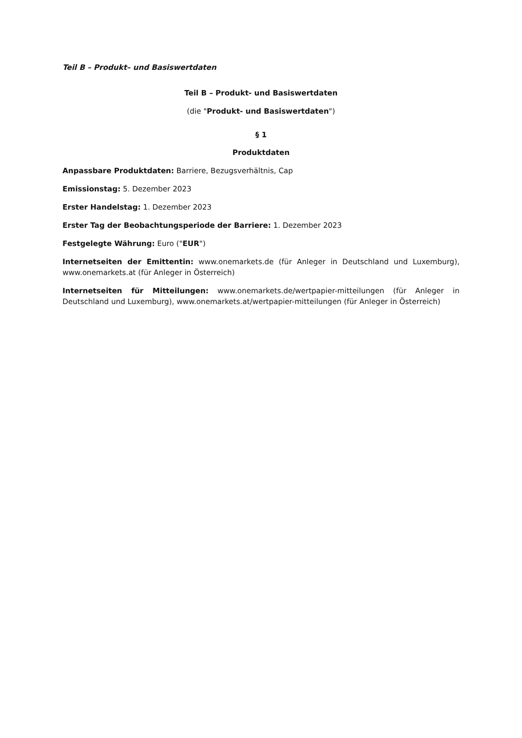Teil B – Produkt– und Basiswertdaten
Teil B – Produkt- und Basiswertdaten
(die "Produkt- und Basiswertdaten")
§ 1
Produktdaten
Anpassbare Produktdaten: Barriere, Bezugsverhältnis, Cap
Emissionstag: 5. Dezember 2023
Erster Handelstag: 1. Dezember 2023
Erster Tag der Beobachtungsperiode der Barriere: 1. Dezember 2023
Festgelegte Währung: Euro ("EUR")
Internetseiten der Emittentin: www.onemarkets.de (für Anleger in Deutschland und Luxemburg), www.onemarkets.at (für Anleger in Österreich)
Internetseiten für Mitteilungen: www.onemarkets.de/wertpapier-mitteilungen (für Anleger in Deutschland und Luxemburg), www.onemarkets.at/wertpapier-mitteilungen (für Anleger in Österreich)